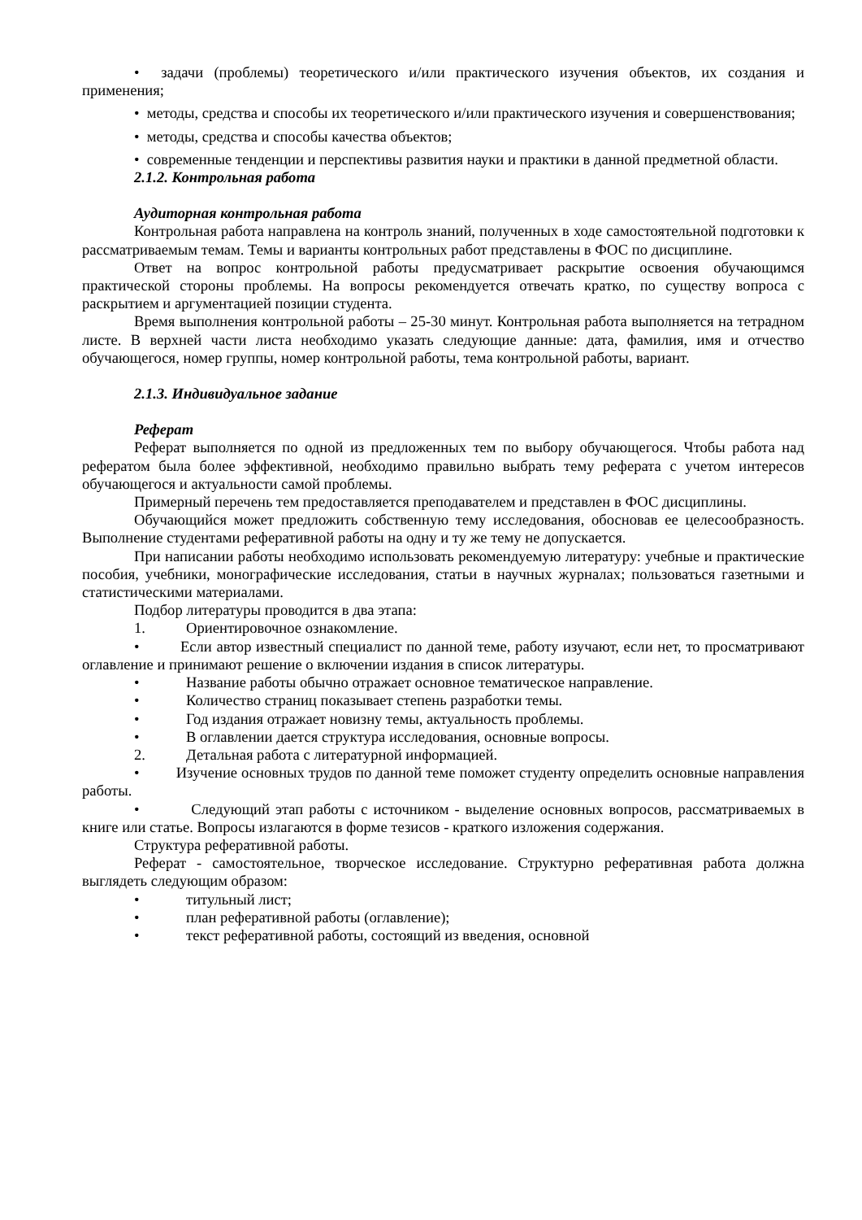• задачи (проблемы) теоретического и/или практического изучения объектов, их создания и применения;
• методы, средства и способы их теоретического и/или практического изучения и совершенствования;
• методы, средства и способы качества объектов;
• современные тенденции и перспективы развития науки и практики в данной предметной области.
2.1.2. Контрольная работа
Аудиторная контрольная работа
Контрольная работа направлена на контроль знаний, полученных в ходе самостоятельной подготовки к рассматриваемым темам. Темы и варианты контрольных работ представлены в ФОС по дисциплине.
Ответ на вопрос контрольной работы предусматривает раскрытие освоения обучающимся практической стороны проблемы. На вопросы рекомендуется отвечать кратко, по существу вопроса с раскрытием и аргументацией позиции студента.
Время выполнения контрольной работы – 25-30 минут. Контрольная работа выполняется на тетрадном листе. В верхней части листа необходимо указать следующие данные: дата, фамилия, имя и отчество обучающегося, номер группы, номер контрольной работы, тема контрольной работы, вариант.
2.1.3. Индивидуальное задание
Реферат
Реферат выполняется по одной из предложенных тем по выбору обучающегося. Чтобы работа над рефератом была более эффективной, необходимо правильно выбрать тему реферата с учетом интересов обучающегося и актуальности самой проблемы.
Примерный перечень тем предоставляется преподавателем и представлен в ФОС дисциплины.
Обучающийся может предложить собственную тему исследования, обосновав ее целесообразность. Выполнение студентами реферативной работы на одну и ту же тему не допускается.
При написании работы необходимо использовать рекомендуемую литературу: учебные и практические пособия, учебники, монографические исследования, статьи в научных журналах; пользоваться газетными и статистическими материалами.
Подбор литературы проводится в два этапа:
1. Ориентировочное ознакомление.
• Если автор известный специалист по данной теме, работу изучают, если нет, то просматривают оглавление и принимают решение о включении издания в список литературы.
• Название работы обычно отражает основное тематическое направление.
• Количество страниц показывает степень разработки темы.
• Год издания отражает новизну темы, актуальность проблемы.
• В оглавлении дается структура исследования, основные вопросы.
2. Детальная работа с литературной информацией.
• Изучение основных трудов по данной теме поможет студенту определить основные направления работы.
• Следующий этап работы с источником - выделение основных вопросов, рассматриваемых в книге или статье. Вопросы излагаются в форме тезисов - краткого изложения содержания.
Структура реферативной работы.
Реферат - самостоятельное, творческое исследование. Структурно реферативная работа должна выглядеть следующим образом:
• титульный лист;
• план реферативной работы (оглавление);
• текст реферативной работы, состоящий из введения, основной